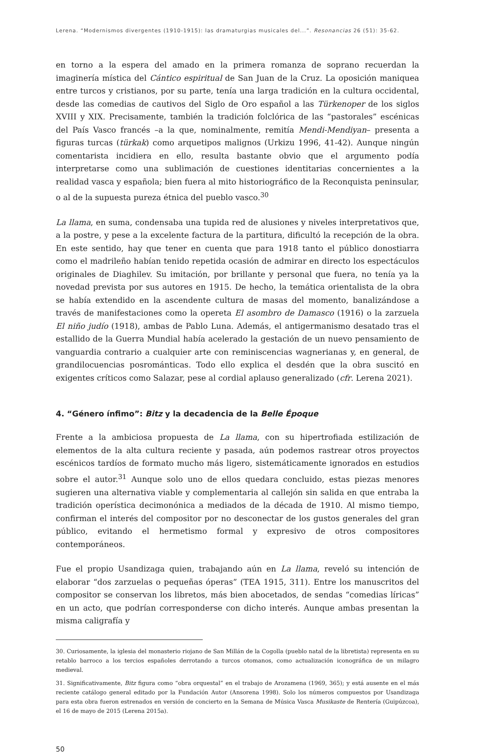Lerena. “Modernismos divergentes (1910-1915): las dramaturgias musicales del...”. Resonancias 26 (51): 35-62.
en torno a la espera del amado en la primera romanza de soprano recuerdan la imaginería mística del Cántico espiritual de San Juan de la Cruz. La oposición maniquea entre turcos y cristianos, por su parte, tenía una larga tradición en la cultura occidental, desde las comedias de cautivos del Siglo de Oro español a las Türkenoper de los siglos XVIII y XIX. Precisamente, también la tradición folclórica de las “pastorales” escénicas del País Vasco francés –a la que, nominalmente, remitía Mendi-Mendiyan– presenta a figuras turcas (türkak) como arquetipos malignos (Urkizu 1996, 41-42). Aunque ningún comentarista incidiera en ello, resulta bastante obvio que el argumento podía interpretarse como una sublimación de cuestiones identitarias concernientes a la realidad vasca y española; bien fuera al mito historiográfico de la Reconquista peninsular, o al de la supuesta pureza étnica del pueblo vasco.<sup>30</sup>
La llama, en suma, condensaba una tupida red de alusiones y niveles interpretativos que, a la postre, y pese a la excelente factura de la partitura, dificultó la recepción de la obra. En este sentido, hay que tener en cuenta que para 1918 tanto el público donostiarra como el madrileño habían tenido repetida ocasión de admirar en directo los espectáculos originales de Diaghilev. Su imitación, por brillante y personal que fuera, no tenía ya la novedad prevista por sus autores en 1915. De hecho, la temática orientalista de la obra se había extendido en la ascendente cultura de masas del momento, banalizándose a través de manifestaciones como la opereta El asombro de Damasco (1916) o la zarzuela El niño judío (1918), ambas de Pablo Luna. Además, el antigermanismo desatado tras el estallido de la Guerra Mundial había acelerado la gestación de un nuevo pensamiento de vanguardia contrario a cualquier arte con reminiscencias wagnerianas y, en general, de grandilocuencias posrománticas. Todo ello explica el desdén que la obra suscitó en exigentes críticos como Salazar, pese al cordial aplauso generalizado (cfr. Lerena 2021).
4. “Género ínfimo”: Bitz y la decadencia de la Belle Époque
Frente a la ambiciosa propuesta de La llama, con su hipertrofiada estilización de elementos de la alta cultura reciente y pasada, aún podemos rastrear otros proyectos escénicos tardíos de formato mucho más ligero, sistemáticamente ignorados en estudios sobre el autor.<sup>31</sup> Aunque solo uno de ellos quedara concluido, estas piezas menores sugieren una alternativa viable y complementaria al callejón sin salida en que entraba la tradición operística decimonónica a mediados de la década de 1910. Al mismo tiempo, confirman el interés del compositor por no desconectar de los gustos generales del gran público, evitando el hermetismo formal y expresivo de otros compositores contemporáneos.
Fue el propio Usandizaga quien, trabajando aún en La llama, reveló su intención de elaborar “dos zarzuelas o pequeñas óperas” (TEA 1915, 311). Entre los manuscritos del compositor se conservan los libretos, más bien abocetados, de sendas “comedias líricas” en un acto, que podrían corresponderse con dicho interés. Aunque ambas presentan la misma caligrafía y
30. Curiosamente, la iglesia del monasterio riojano de San Millán de la Cogolla (pueblo natal de la libretista) representa en su retablo barroco a los tercios españoles derrotando a turcos otomanos, como actualización iconográfica de un milagro medieval.
31. Significativamente, Bitz figura como “obra orquestal” en el trabajo de Arozamena (1969, 365); y está ausente en el más reciente catálogo general editado por la Fundación Autor (Ansorena 1998). Solo los números compuestos por Usandizaga para esta obra fueron estrenados en versión de concierto en la Semana de Música Vasca Musikaste de Rentería (Guipúzcoa), el 16 de mayo de 2015 (Lerena 2015a).
50